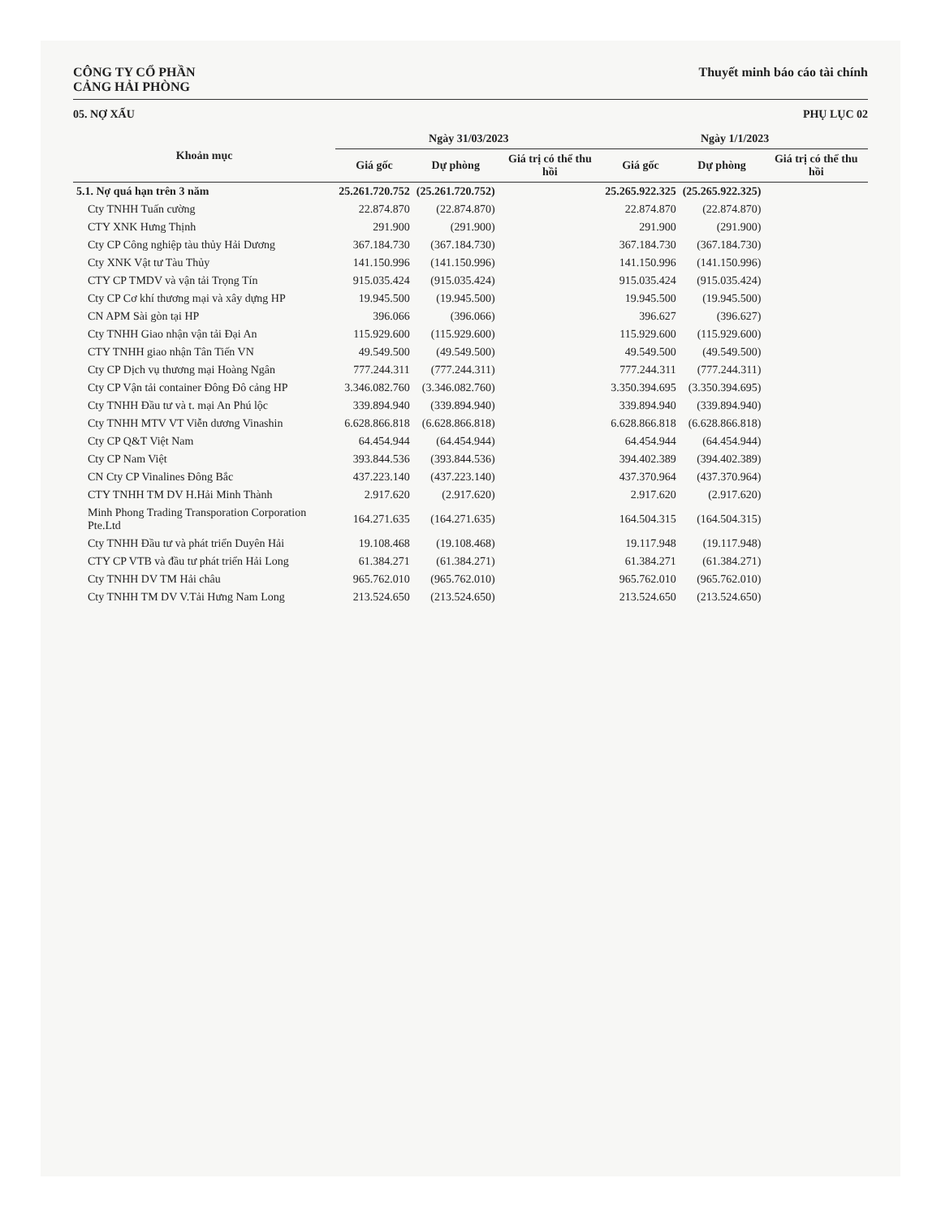CÔNG TY CỔ PHẦN
CẢNG HẢI PHÒNG
Thuyết minh báo cáo tài chính
05. NỢ XẤU PHỤ LỤC 02
| Khoản mục | Ngày 31/03/2023 | | | Ngày 1/1/2023 | | |
| --- | --- | --- | --- | --- | --- | --- |
| | Giá gốc | Dự phòng | Giá trị có thể thu hồi | Giá gốc | Dự phòng | Giá trị có thể thu hồi |
| 5.1. Nợ quá hạn trên 3 năm | 25.261.720.752 | (25.261.720.752) | | 25.265.922.325 | (25.265.922.325) | |
| Cty TNHH Tuấn cường | 22.874.870 | (22.874.870) | | 22.874.870 | (22.874.870) | |
| CTY XNK Hưng Thịnh | 291.900 | (291.900) | | 291.900 | (291.900) | |
| Cty CP Công nghiệp tàu thủy Hải Dương | 367.184.730 | (367.184.730) | | 367.184.730 | (367.184.730) | |
| Cty XNK Vật tư Tàu Thủy | 141.150.996 | (141.150.996) | | 141.150.996 | (141.150.996) | |
| CTY CP TMDV và vận tải Trọng Tín | 915.035.424 | (915.035.424) | | 915.035.424 | (915.035.424) | |
| Cty CP Cơ khí thương mại và xây dựng HP | 19.945.500 | (19.945.500) | | 19.945.500 | (19.945.500) | |
| CN APM Sài gòn tại HP | 396.066 | (396.066) | | 396.627 | (396.627) | |
| Cty TNHH Giao nhận vận tải Đại An | 115.929.600 | (115.929.600) | | 115.929.600 | (115.929.600) | |
| CTY TNHH giao nhận Tân Tiến VN | 49.549.500 | (49.549.500) | | 49.549.500 | (49.549.500) | |
| Cty CP Dịch vụ thương mại Hoàng Ngân | 777.244.311 | (777.244.311) | | 777.244.311 | (777.244.311) | |
| Cty CP Vận tải container Đông Đô cảng HP | 3.346.082.760 | (3.346.082.760) | | 3.350.394.695 | (3.350.394.695) | |
| Cty TNHH Đầu tư và t. mại An Phú lộc | 339.894.940 | (339.894.940) | | 339.894.940 | (339.894.940) | |
| Cty TNHH MTV VT Viễn dương Vinashin | 6.628.866.818 | (6.628.866.818) | | 6.628.866.818 | (6.628.866.818) | |
| Cty CP Q&T Việt Nam | 64.454.944 | (64.454.944) | | 64.454.944 | (64.454.944) | |
| Cty CP Nam Việt | 393.844.536 | (393.844.536) | | 394.402.389 | (394.402.389) | |
| CN Cty CP Vinalines Đông Bắc | 437.223.140 | (437.223.140) | | 437.370.964 | (437.370.964) | |
| CTY TNHH TM DV H.Hải Minh Thành | 2.917.620 | (2.917.620) | | 2.917.620 | (2.917.620) | |
| Minh Phong Trading Transporation Corporation Pte.Ltd | 164.271.635 | (164.271.635) | | 164.504.315 | (164.504.315) | |
| Cty TNHH Đầu tư và phát triển Duyên Hải | 19.108.468 | (19.108.468) | | 19.117.948 | (19.117.948) | |
| CTY CP VTB và đầu tư phát triển Hải Long | 61.384.271 | (61.384.271) | | 61.384.271 | (61.384.271) | |
| Cty TNHH DV TM Hải châu | 965.762.010 | (965.762.010) | | 965.762.010 | (965.762.010) | |
| Cty TNHH TM DV V.Tải Hưng Nam Long | 213.524.650 | (213.524.650) | | 213.524.650 | (213.524.650) | |